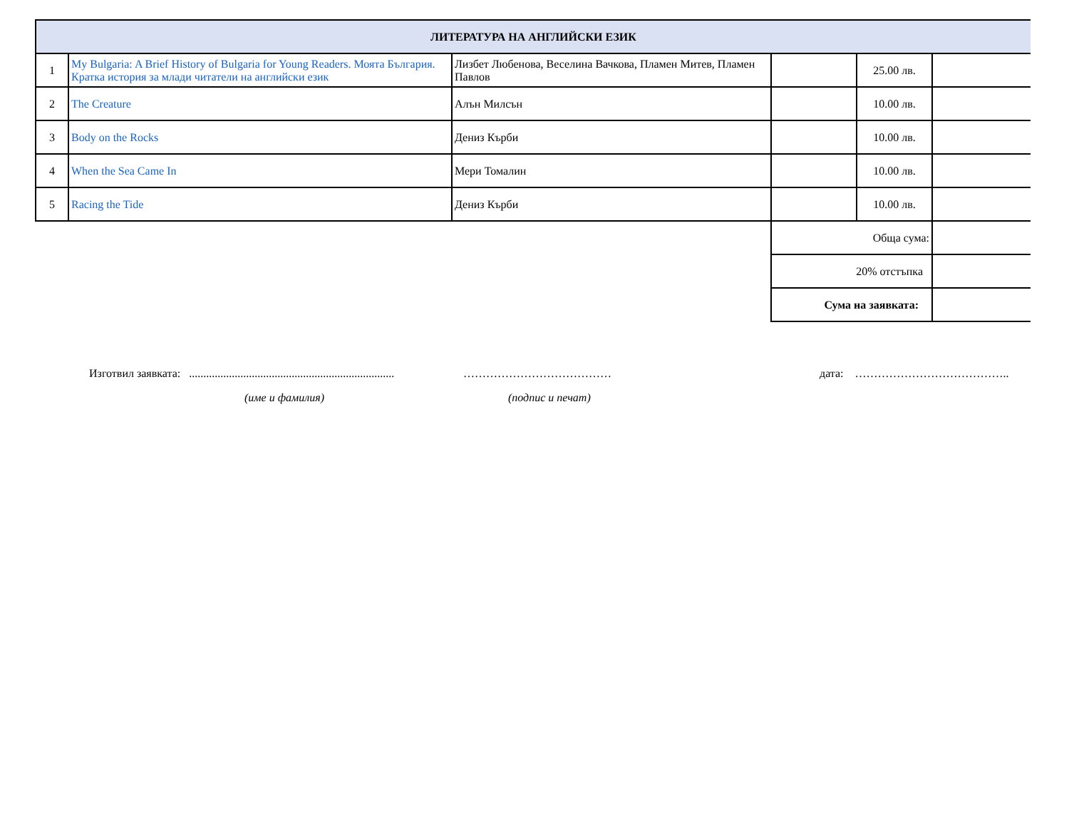| ЛИТЕРАТУРА НА АНГЛИЙСКИ ЕЗИК | | | | | |
| --- | --- | --- | --- | --- | --- |
| 1 | My Bulgaria: A Brief History of Bulgaria for Young Readers. Моята България. Кратка история за млади читатели на английски език | Лизбет Любенова, Веселина Вачкова, Пламен Митев, Пламен Павлов | | 25.00 лв. | |
| 2 | The Creature | Алън Милсън | | 10.00 лв. | |
| 3 | Body on the Rocks | Дениз Кърби | | 10.00 лв. | |
| 4 | When the Sea Came In | Мери Томалин | | 10.00 лв. | |
| 5 | Racing the Tide | Дениз Кърби | | 10.00 лв. | |
| | | | Обща сума: | | |
| | | | 20% отстъпка | | |
| | | | Сума на заявката: | | |
Изготвил заявката: ........................................................................ ………………………………… дата: …………………………………..
(име и фамилия) (подпис и печат)